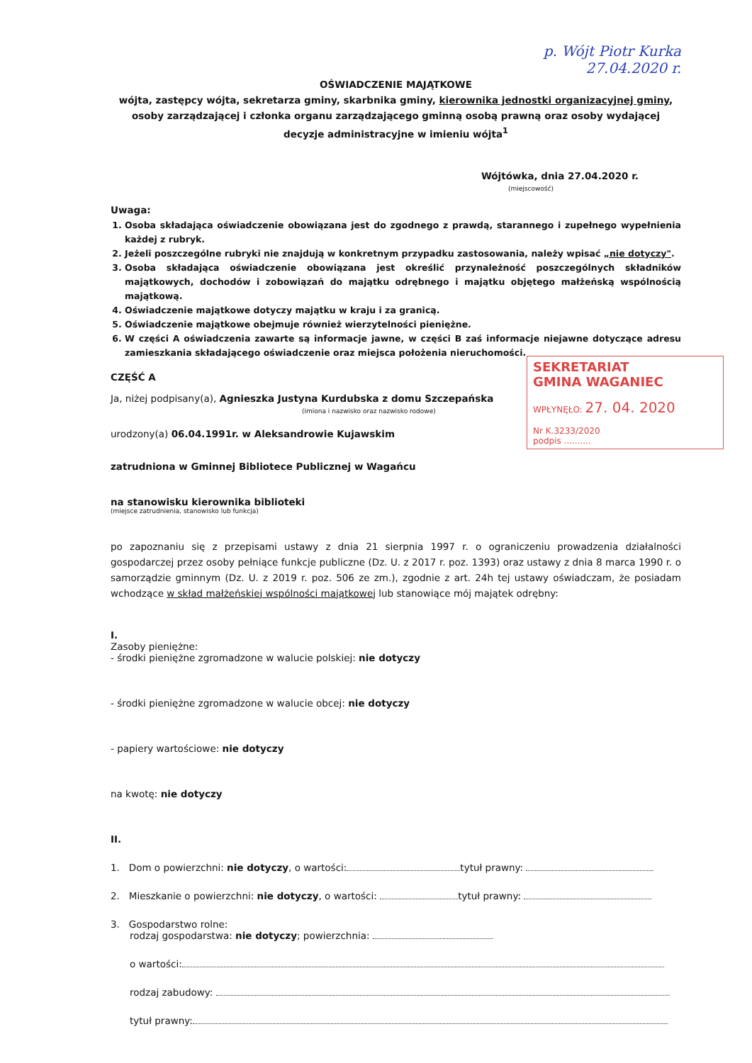p. Wójt Piotr Kurka
27.04.2020 r.
OŚWIADCZENIE MAJĄTKOWE
wójta, zastępcy wójta, sekretarza gminy, skarbnika gminy, kierownika jednostki organizacyjnej gminy,
osoby zarządzającej i członka organu zarządzającego gminną osobą prawną oraz osoby wydającej
decyzje administracyjne w imieniu wójta<sup>1</sup>
Wójtówka, dnia 27.04.2020 r.
(miejscowość)
Uwaga:
1. Osoba składająca oświadczenie obowiązana jest do zgodnego z prawdą, starannego i zupełnego wypełnienia każdej z rubryk.
2. Jeżeli poszczególne rubryki nie znajdują w konkretnym przypadku zastosowania, należy wpisać „nie dotyczy".
3. Osoba składająca oświadczenie obowiązana jest określić przynależność poszczególnych składników majątkowych, dochodów i zobowiązań do majątku odrębnego i majątku objętego małżeńską wspólnością majątkową.
4. Oświadczenie majątkowe dotyczy majątku w kraju i za granicą.
5. Oświadczenie majątkowe obejmuje również wierzytelności pieniężne.
6. W części A oświadczenia zawarte są informacje jawne, w części B zaś informacje niejawne dotyczące adresu zamieszkania składającego oświadczenie oraz miejsca położenia nieruchomości.
SEKRETARIAT
GMINA WAGANIEC
WPŁYNĘŁO: 27. 04. 2020
Nr K.3233/2020
podpis ..........
CZĘŚĆ A
Ja, niżej podpisany(a), Agnieszka Justyna Kurdubska z domu Szczepańska
(imiona i nazwisko oraz nazwisko rodowe)
urodzony(a) 06.04.1991r. w Aleksandrowie Kujawskim
zatrudniona w Gminnej Bibliotece Publicznej w Wagańcu
na stanowisku kierownika biblioteki
(miejsce zatrudnienia, stanowisko lub funkcja)
po zapoznaniu się z przepisami ustawy z dnia 21 sierpnia 1997 r. o ograniczeniu prowadzenia działalności gospodarczej przez osoby pełniące funkcje publiczne (Dz. U. z 2017 r. poz. 1393) oraz ustawy z dnia 8 marca 1990 r. o samorządzie gminnym (Dz. U. z 2019 r. poz. 506 ze zm.), zgodnie z art. 24h tej ustawy oświadczam, że posiadam wchodzące w skład małżeńskiej wspólności majątkowej lub stanowiące mój majątek odrębny:
I.
Zasoby pieniężne:
- środki pieniężne zgromadzone w walucie polskiej: nie dotyczy
- środki pieniężne zgromadzone w walucie obcej: nie dotyczy
- papiery wartościowe: nie dotyczy
na kwotę: nie dotyczy
II.
1. Dom o powierzchni: nie dotyczy, o wartości: tytuł prawny:
2. Mieszkanie o powierzchni: nie dotyczy, o wartości: tytuł prawny:
3. Gospodarstwo rolne:
rodzaj gospodarstwa: nie dotyczy; powierzchnia:
o wartości:
rodzaj zabudowy:
tytuł prawny: